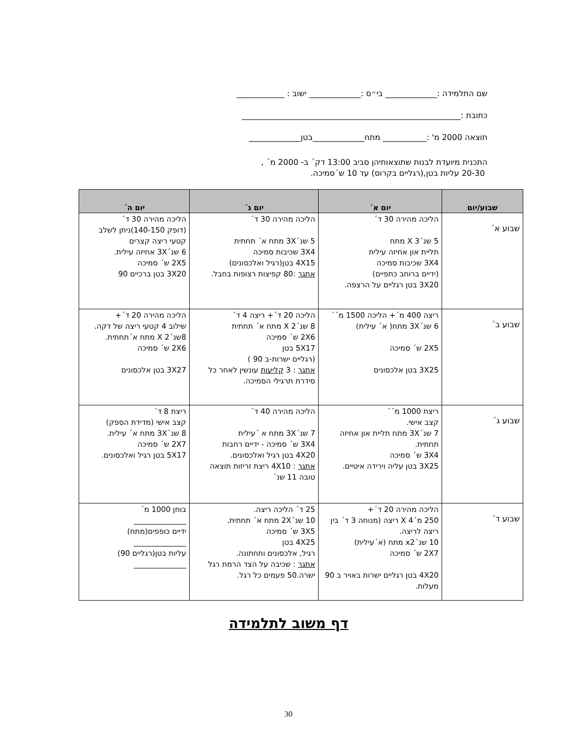שם התלמידה :_____________ בי״ס :_____________ ישוב : ____________
כתובת :_______________________________________________________
תוצאה 2000 מ' :___________ מתח_____________בטן_____________
התכנית מיועדת לבנות שתוצאותיהן סביב 13:00 דק´ ב- 2000 מ´ ,
20-30 עליות בטן,(רגליים בקרוס) עד 10 ש´סמיכה.
| שבוע/יום | יום א´ | יום ג´ | יום ה´ |
| --- | --- | --- | --- |
| שבוע א´ | הליכה מהירה 30 ד´ 5 שנ´3 X מתח תליית און אחיזה עילית 3X4 שכיבות סמיכה (ידיים ברוחב כתפיים) 3X20 בטן רגליים על הרצפה. | הליכה מהירה 30 ד´ 5 שנ´3X מתח א´ תחתית 3X4 שכיבות סמיכה 4X15 בטן(רגיל ואלכסונים) אתגר :80 קפיצות רצופות בחבל. | הליכה מהירה 30 ד´ (דופק 140-150)ניתן לשלב קטעי ריצה קצרים 6 שנ´3X אחיזה עילית. 2X5 ש´ סמיכה 3X20 בטן ברכיים 90 |
| שבוע ב´ | ריצה 400 מ´+ הליכה 1500 מ´´ 6 שנ´3X מתח( א´ עילית) 2X5 ש´ סמיכה 3X25 בטן אלכסונים | הליכה 20 ד´+ ריצה 4 ד´ 8 שנ´2 X מתח א´ תחתית 2X6 ש´ סמיכה 5X17 בטן (רגליים ישרות-ב 90 ) אתגר : 3 קליעות עונשין לאחר כל סידרת תרגילי הסמיכה. | הליכה מהירה 20 ד´+ שילוב 4 קטעי ריצה של דקה. 8שנ´2 X מתח א´תחתית. 2X6 ש´ סמיכה 3X27 בטן אלכסונים |
| שבוע ג´ | ריצת 1000 מ´´ קצב אישי. 7 שנ´3X מתח תליית און אחיזה תחתית. 3X4 ש´ סמיכה 3X25 בטן עליה וירידה איטיים. | הליכה מהירה 40 ד´ 7 שנ´3X מתח א ´עילית 3X4 ש´ סמיכה - ידיים רחבות 4X20 בטן רגיל ואלכסונים. אתגר : 4X10 ריצת זריזות תוצאה טובה 11 שנ´ | ריצת 8 ד´ קצב אישי (מדידת הספק) 8 שנ´3X מתח א´ עילית. 2X7 ש´ סמיכה 5X17 בטן רגיל ואלכסונים. |
| שבוע ד´ | הליכה מהירה 20 ד´+ 250 מ´4 X ריצה (מנוחה 3 ד´ בין ריצה לריצה. 10 שנ´x2 מתח (א´עילית) 2X7 ש´ סמיכה 4X20 בטן רגליים ישרות באויר ב 90 מעלות. | 25 ד´ הליכה ריצה. 10 שנ´2X מתח א´ תחתית. 3X5 ש´ סמיכה 4X25 בטן רגיל, אלכסונים ותחתונה. אתגר : שכיבה על הצד הרמת רגל ישרה.50 פעמים כל רגל. | בוחן 1000 מ´ ______________ ידיים כופפים(מתח) ______________ עליות בטן(רגליים 90) ______________ |
דף משוב לתלמידה
30